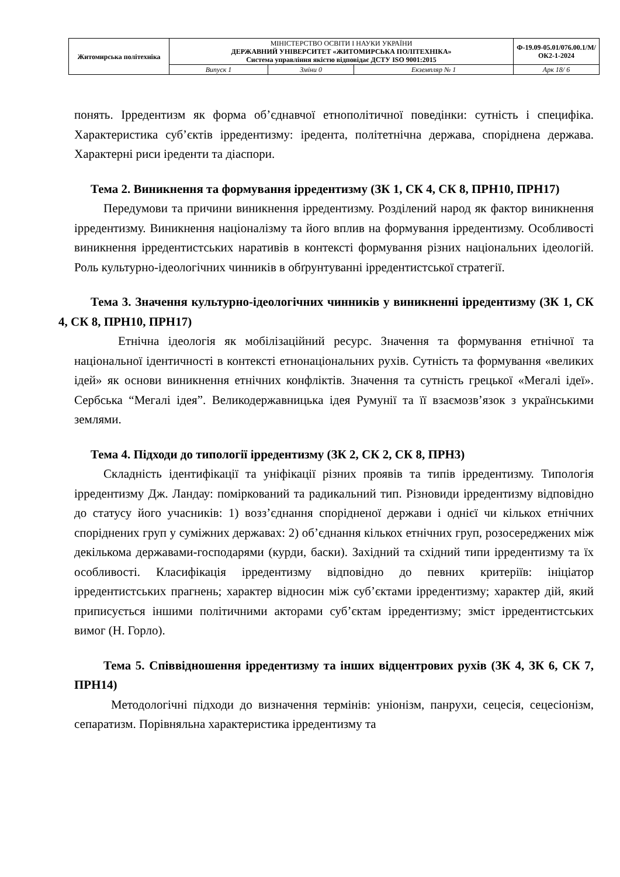| Житомирська політехніка | МІНІСТЕРСТВО ОСВІТИ І НАУКИ УКРАЇНИ ДЕРЖАВНИЙ УНІВЕРСИТЕТ «ЖИТОМИРСЬКА ПОЛІТЕХНІКА» Система управління якістю відповідає ДСТУ ISO 9001:2015 | | | Ф-19.09-05.01/076.00.1/М/ОК2-1-2024 |
| | Випуск 1 | Зміни 0 | Екземпляр № 1 | Арк 18/ 6 |
понять. Ірредентизм як форма об’єднавчої етнополітичної поведінки: сутність і специфіка. Характеристика суб’єктів ірредентизму: іредента, політетнічна держава, споріднена держава. Характерні риси іреденти та діаспори.
Тема 2. Виникнення та формування ірредентизму (ЗК 1, СК 4, СК 8, ПРН10, ПРН17)
Передумови та причини виникнення ірредентизму. Розділений народ як фактор виникнення ірредентизму. Виникнення націоналізму та його вплив на формування ірредентизму. Особливості виникнення ірредентистських наративів в контексті формування різних національних ідеологій. Роль культурно-ідеологічних чинників в обґрунтуванні ірредентистської стратегії.
Тема 3. Значення культурно-ідеологічних чинників у виникненні ірредентизму (ЗК 1, СК 4, СК 8, ПРН10, ПРН17)
Етнічна ідеологія як мобілізаційний ресурс. Значення та формування етнічної та національної ідентичності в контексті етнонаціональних рухів. Сутність та формування «великих ідей» як основи виникнення етнічних конфліктів. Значення та сутність грецької «Мегалі ідеї». Сербська “Мегалі ідея”. Великодержавницька ідея Румунії та її взаємозв’язок з українськими землями.
Тема 4. Підходи до типології ірредентизму (ЗК 2, СК 2, СК 8, ПРН3)
Складність ідентифікації та уніфікації різних проявів та типів ірредентизму. Типологія ірредентизму Дж. Ландау: поміркований та радикальний тип. Різновиди ірредентизму відповідно до статусу його учасників: 1) возз’єднання спорідненої держави і однієї чи кількох етнічних споріднених груп у суміжних державах: 2) об’єднання кількох етнічних груп, розосереджених між декількома державами-господарями (курди, баски). Західний та східний типи ірредентизму та їх особливості. Класифікація ірредентизму відповідно до певних критеріїв: ініціатор ірредентистських прагнень; характер відносин між суб’єктами ірредентизму; характер дій, який приписується іншими політичними акторами суб’єктам ірредентизму; зміст ірредентистських вимог (Н. Горло).
Тема 5. Співвідношення ірредентизму та інших відцентрових рухів (ЗК 4, ЗК 6, СК 7, ПРН14)
Методологічні підходи до визначення термінів: уніонізм, панрухи, сецесія, сецесіонізм, сепаратизм. Порівняльна характеристика ірредентизму та